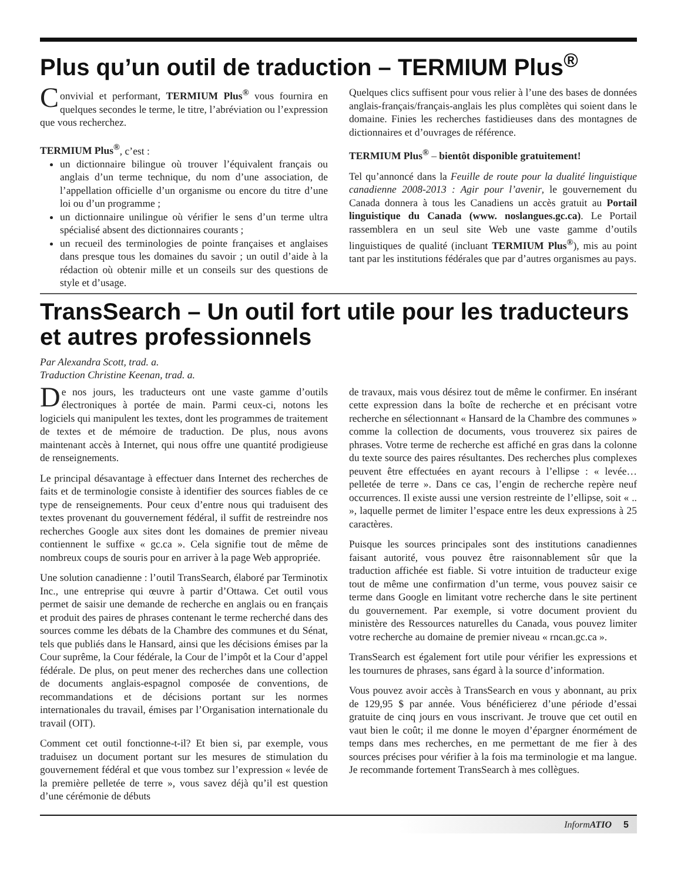Plus qu’un outil de traduction – TERMIUM Plus<sup>®</sup>
Convivial et performant, TERMIUM Plus<sup>®</sup> vous fournira en quelques secondes le terme, le titre, l’abréviation ou l’expression que vous recherchez.
TERMIUM Plus<sup>®</sup>, c’est :
un dictionnaire bilingue où trouver l’équivalent français ou anglais d’un terme technique, du nom d’une association, de l’appellation officielle d’un organisme ou encore du titre d’une loi ou d’un programme ;
un dictionnaire unilingue où vérifier le sens d’un terme ultra spécialisé absent des dictionnaires courants ;
un recueil des terminologies de pointe françaises et anglaises dans presque tous les domaines du savoir ; un outil d’aide à la rédaction où obtenir mille et un conseils sur des questions de style et d’usage.
Quelques clics suffisent pour vous relier à l’une des bases de données anglais-français/français-anglais les plus complètes qui soient dans le domaine. Finies les recherches fastidieuses dans des montagnes de dictionnaires et d’ouvrages de référence.
TERMIUM Plus<sup>®</sup> – bientôt disponible gratuitement!
Tel qu’annoncé dans la Feuille de route pour la dualité linguistique canadienne 2008-2013 : Agir pour l’avenir, le gouvernement du Canada donnera à tous les Canadiens un accès gratuit au Portail linguistique du Canada (www. noslangues.gc.ca). Le Portail rassemblera en un seul site Web une vaste gamme d’outils linguistiques de qualité (incluant TERMIUM Plus<sup>®</sup>), mis au point tant par les institutions fédérales que par d’autres organismes au pays.
TransSearch – Un outil fort utile pour les traducteurs et autres professionnels
Par Alexandra Scott, trad. a.
Traduction Christine Keenan, trad. a.
De nos jours, les traducteurs ont une vaste gamme d’outils électroniques à portée de main. Parmi ceux-ci, notons les logiciels qui manipulent les textes, dont les programmes de traitement de textes et de mémoire de traduction. De plus, nous avons maintenant accès à Internet, qui nous offre une quantité prodigieuse de renseignements.
Le principal désavantage à effectuer dans Internet des recherches de faits et de terminologie consiste à identifier des sources fiables de ce type de renseignements. Pour ceux d’entre nous qui traduisent des textes provenant du gouvernement fédéral, il suffit de restreindre nos recherches Google aux sites dont les domaines de premier niveau contiennent le suffixe « gc.ca ». Cela signifie tout de même de nombreux coups de souris pour en arriver à la page Web appropriée.
Une solution canadienne : l’outil TransSearch, élaboré par Terminotix Inc., une entreprise qui œuvre à partir d’Ottawa. Cet outil vous permet de saisir une demande de recherche en anglais ou en français et produit des paires de phrases contenant le terme recherché dans des sources comme les débats de la Chambre des communes et du Sénat, tels que publiés dans le Hansard, ainsi que les décisions émises par la Cour suprême, la Cour fédérale, la Cour de l’impôt et la Cour d’appel fédérale. De plus, on peut mener des recherches dans une collection de documents anglais-espagnol composée de conventions, de recommandations et de décisions portant sur les normes internationales du travail, émises par l’Organisation internationale du travail (OIT).
Comment cet outil fonctionne-t-il? Et bien si, par exemple, vous traduisez un document portant sur les mesures de stimulation du gouvernement fédéral et que vous tombez sur l’expression « levée de la première pelletée de terre », vous savez déjà qu’il est question d’une cérémonie de débuts
de travaux, mais vous désirez tout de même le confirmer. En insérant cette expression dans la boîte de recherche et en précisant votre recherche en sélectionnant « Hansard de la Chambre des communes » comme la collection de documents, vous trouverez six paires de phrases. Votre terme de recherche est affiché en gras dans la colonne du texte source des paires résultantes. Des recherches plus complexes peuvent être effectuées en ayant recours à l’ellipse : « levée… pelletée de terre ». Dans ce cas, l’engin de recherche repère neuf occurrences. Il existe aussi une version restreinte de l’ellipse, soit « .. », laquelle permet de limiter l’espace entre les deux expressions à 25 caractères.
Puisque les sources principales sont des institutions canadiennes faisant autorité, vous pouvez être raisonnablement sûr que la traduction affichée est fiable. Si votre intuition de traducteur exige tout de même une confirmation d’un terme, vous pouvez saisir ce terme dans Google en limitant votre recherche dans le site pertinent du gouvernement. Par exemple, si votre document provient du ministère des Ressources naturelles du Canada, vous pouvez limiter votre recherche au domaine de premier niveau « rncan.gc.ca ».
TransSearch est également fort utile pour vérifier les expressions et les tournures de phrases, sans égard à la source d’information.
Vous pouvez avoir accès à TransSearch en vous y abonnant, au prix de 129,95 $ par année. Vous bénéficierez d’une période d’essai gratuite de cinq jours en vous inscrivant. Je trouve que cet outil en vaut bien le coût; il me donne le moyen d’épargner énormément de temps dans mes recherches, en me permettant de me fier à des sources précises pour vérifier à la fois ma terminologie et ma langue. Je recommande fortement TransSearch à mes collègues.
Inform ATIO 5